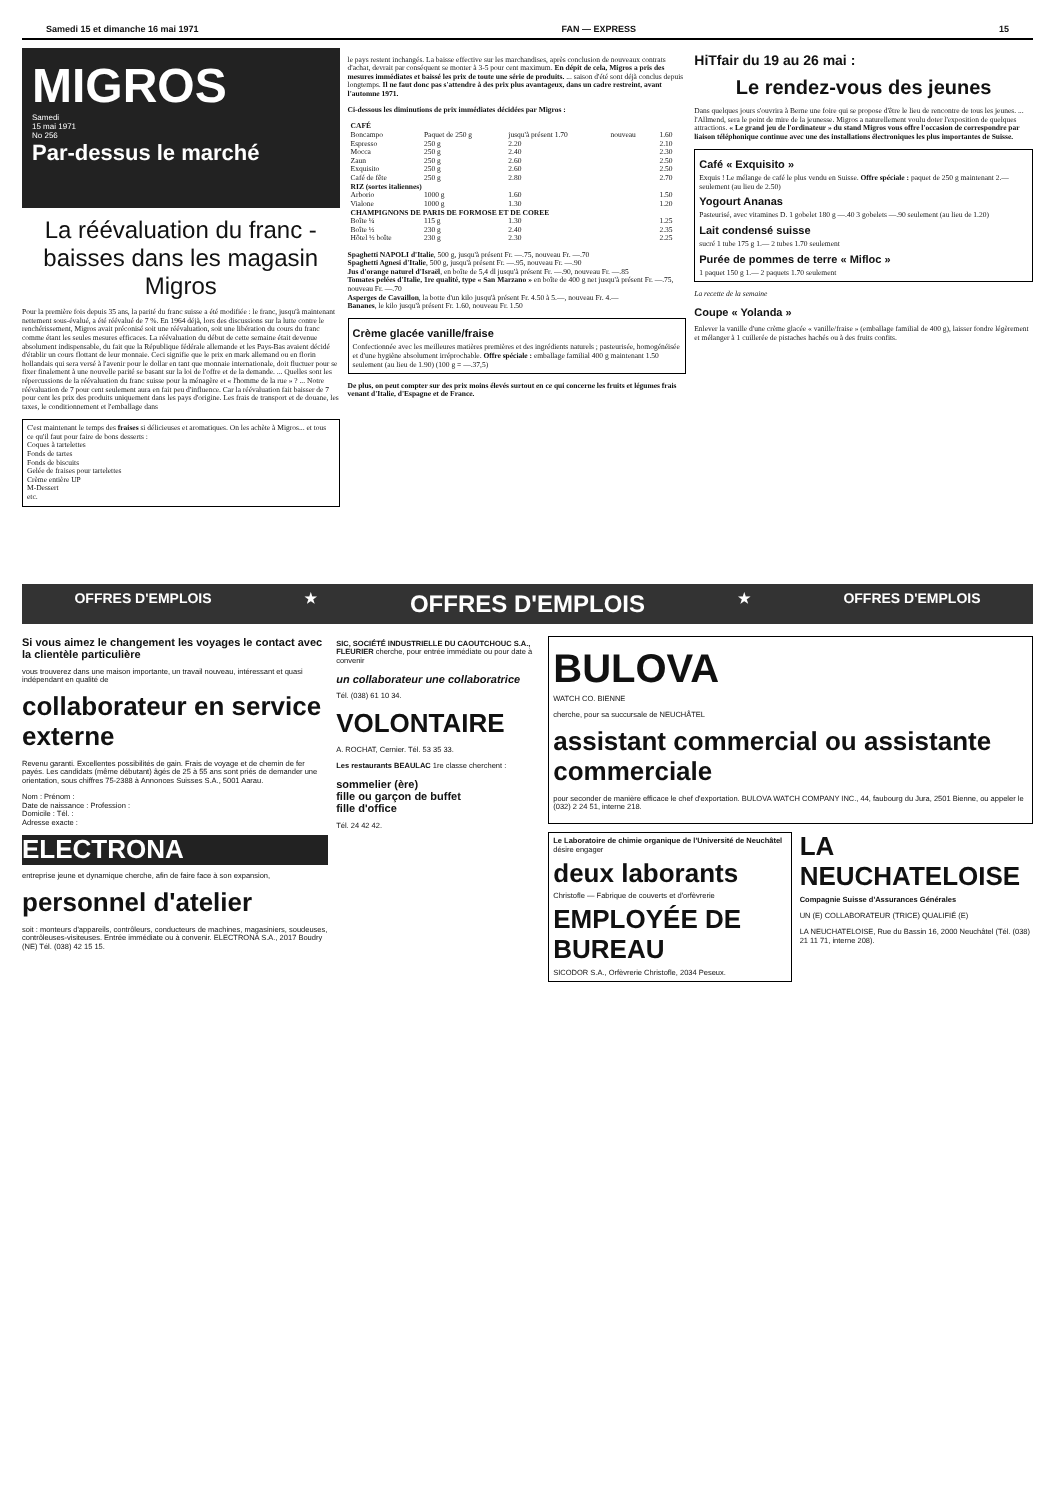Samedi 15 et dimanche 16 mai 1971 FAN — EXPRESS 15
MIGROS
Samedi
15 mai 1971
No 256
Par-dessus le marché
La réévaluation du franc - baisses dans les magasin Migros
Pour la première fois depuis 35 ans, la parité du franc suisse a été modifiée : le franc, jusqu'à maintenant nettement sous-évalué, a été réévalué de 7 %. En 1964 déjà, lors des discussions sur la lutte contre le renchérissement, Migros avait préconisé soit une réévaluation, soit une libération du cours du franc comme étant les seules mesures efficaces. La réévaluation du début de cette semaine était devenue absolument indispensable, du fait que la République fédérale allemande et les Pays-Bas avaient décidé d'établir un cours flottant de leur monnaie. Ceci signifie que le prix en mark allemand ou en florin hollandais qui sera versé à l'avenir pour le dollar en tant que monnaie internationale, doit fluctuer pour se fixer finalement à une nouvelle parité se basant sur la loi de l'offre et de la demande. ... Quelles sont les répercussions de la réévaluation du franc suisse pour la ménagère et « l'homme de la rue » ? ... Notre réévaluation de 7 pour cent seulement aura en fait peu d'influence. Car la réévaluation fait baisser de 7 pour cent les prix des produits uniquement dans les pays d'origine. Les frais de transport et de douane, les taxes, le conditionnement et l'emballage dans
C'est maintenant le temps des fraises si délicieuses et aromatiques. On les achète à Migros... et tous ce qu'il faut pour faire de bons desserts :
Coques à tartelettes
Fonds de tartes
Fonds de biscuits
Gelée de fraises pour tartelettes
Crème entière UP
M-Dessert
etc.
le pays restent inchangés. La baisse effective sur les marchandises, après conclusion de nouveaux contrats d'achat, devrait par conséquent se monter à 3-5 pour cent maximum. En dépit de cela, Migros a pris des mesures immédiates et baissé les prix de toute une série de produits. ... saison d'été sont déjà conclus depuis longtemps. Il ne faut donc pas s'attendre à des prix plus avantageux, dans un cadre restreint, avant l'automne 1971.
Ci-dessous les diminutions de prix immédiates décidées par Migros :
| CAFÉ | | | | |
| --- | --- | --- | --- | --- |
| Boncampo | Paquet de 250 g | jusqu'à présent 1.70 | nouveau | 1.60 |
| Espresso | 250 g | 2.20 | | 2.10 |
| Mocca | 250 g | 2.40 | | 2.30 |
| Zaun | 250 g | 2.60 | | 2.50 |
| Exquisito | 250 g | 2.60 | | 2.50 |
| Café de fête | 250 g | 2.80 | | 2.70 |
| RIZ (sortes italiennes) | | | | |
| Arborio | 1000 g | 1.60 | | 1.50 |
| Vialone | 1000 g | 1.30 | | 1.20 |
| CHAMPIGNONS DE PARIS DE FORMOSE ET DE COREE | | | | |
| Boîte ¼ | 115 g | 1.30 | | 1.25 |
| Boîte ½ | 230 g | 2.40 | | 2.35 |
| Hôtel ½ boîte | 230 g | 2.30 | | 2.25 |
Spaghetti NAPOLI d'Italie, 500 g, jusqu'à présent Fr. —.75, nouveau Fr. —.70
Spaghetti Agnesi d'Italie, 500 g, jusqu'à présent Fr. —.95, nouveau Fr. —.90
Jus d'orange naturel d'Israël, en boîte de 5,4 dl jusqu'à présent Fr. —.90, nouveau Fr. —.85
Tomates pelées d'Italie, 1re qualité, type « San Marzano » en boîte de 400 g net jusqu'à présent Fr. —.75, nouveau Fr. —.70
Asperges de Cavaillon, la botte d'un kilo jusqu'à présent Fr. 4.50 à 5.—, nouveau Fr. 4.—
Bananes, le kilo jusqu'à présent Fr. 1.60, nouveau Fr. 1.50
Crème glacée vanille/fraise
Confectionnée avec les meilleures matières premières et des ingrédients naturels ; pasteurisée, homogénéisée et d'une hygiène absolument irréprochable. Offre spéciale : emballage familial 400 g maintenant 1.50 seulement (au lieu de 1.90) (100 g = —.37,5)
De plus, on peut compter sur des prix moins élevés surtout en ce qui concerne les fruits et légumes frais venant d'Italie, d'Espagne et de France.
HiTfair du 19 au 26 mai :
Le rendez-vous des jeunes
Dans quelques jours s'ouvrira à Berne une foire qui se propose d'être le lieu de rencontre de tous les jeunes. ... l'Allmend, sera le point de mire de la jeunesse. Migros a naturellement voulu doter l'exposition de quelques attractions. « Le grand jeu de l'ordinateur » du stand Migros vous offre l'occasion de correspondre par liaison téléphonique continue avec une des installations électroniques les plus importantes de Suisse.
Café « Exquisito »
Exquis ! Le mélange de café le plus vendu en Suisse. Offre spéciale : paquet de 250 g maintenant 2.— seulement (au lieu de 2.50)
Yogourt Ananas
Pasteurisé, avec vitamines D. 1 gobelet 180 g —.40 3 gobelets —.90 seulement (au lieu de 1.20)
Lait condensé suisse
sucré 1 tube 175 g 1.— 2 tubes 1.70 seulement
Purée de pommes de terre « Mifloc »
1 paquet 150 g 1.— 2 paquets 1.70 seulement
La recette de la semaine
Coupe « Yolanda »
Enlever la vanille d'une crème glacée « vanille/fraise » (emballage familial de 400 g), laisser fondre légèrement et mélanger à 1 cuillerée de pistaches hachés ou à des fruits confits.
OFFRES D'EMPLOIS ★ OFFRES D'EMPLOIS ★ OFFRES D'EMPLOIS
Si vous aimez le changement les voyages le contact avec la clientèle particulière
vous trouverez dans une maison importante, un travail nouveau, intéressant et quasi indépendant en qualité de
collaborateur en service externe
Revenu garanti. Excellentes possibilités de gain. Frais de voyage et de chemin de fer payés. Les candidats (même débutant) âgés de 25 à 55 ans sont priés de demander une orientation, sous chiffres 75-2388 à Annonces Suisses S.A., 5001 Aarau.
Nom : Prénom :
Date de naissance : Profession :
Domicile : Tél. :
Adresse exacte :
ELECTRONA
entreprise jeune et dynamique cherche, afin de faire face à son expansion,
personnel d'atelier
soit : monteurs d'appareils, contrôleurs, conducteurs de machines, magasiniers, soudeuses, contrôleuses-visiteuses. Entrée immédiate ou à convenir. ELECTRONA S.A., 2017 Boudry (NE) Tél. (038) 42 15 15.
SIC, SOCIÉTÉ INDUSTRIELLE DU CAOUTCHOUC S.A., FLEURIER cherche, pour entrée immédiate ou pour date à convenir
un collaborateur une collaboratrice
Tél. (038) 61 10 34.
VOLONTAIRE
A. ROCHAT, Cernier. Tél. 53 35 33.
Les restaurants BEAULAC 1re classe cherchent :
sommelier (ère)
fille ou garçon de buffet
fille d'office
Tél. 24 42 42.
BULOVA
WATCH CO. BIENNE
cherche, pour sa succursale de NEUCHÂTEL
assistant commercial ou assistante commerciale
pour seconder de manière efficace le chef d'exportation. BULOVA WATCH COMPANY INC., 44, faubourg du Jura, 2501 Bienne, ou appeler le (032) 2 24 51, interne 218.
Le Laboratoire de chimie organique de l'Université de Neuchâtel désire engager
deux laborants
Christofle — Fabrique de couverts et d'orfèvrerie
EMPLOYÉE DE BUREAU
SICODOR S.A., Orfèvrerie Christofle, 2034 Peseux.
LA NEUCHATELOISE
Compagnie Suisse d'Assurances Générales
UN (E) COLLABORATEUR (TRICE) QUALIFIÉ (E)
LA NEUCHATELOISE, Rue du Bassin 16, 2000 Neuchâtel (Tél. (038) 21 11 71, interne 208).